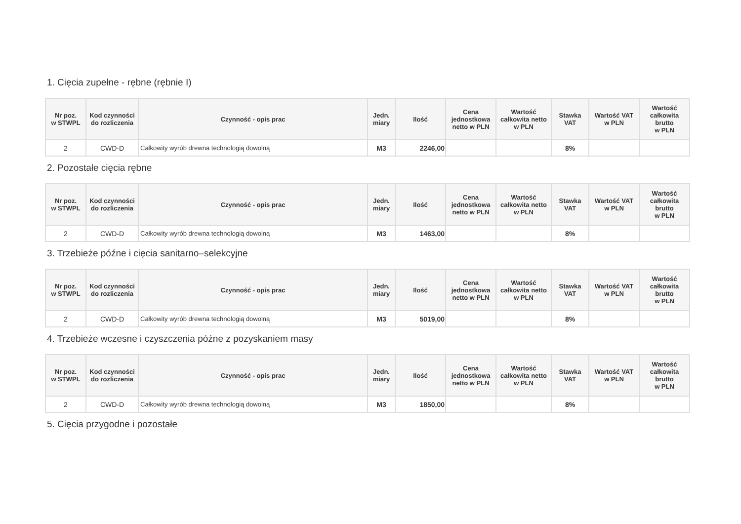1. Cięcia zupełne - rębne (rębnie I)
| Nr poz. w STWPL | Kod czynności do rozliczenia | Czynność - opis prac | Jedn. miary | Ilość | Cena jednostkowa netto w PLN | Wartość całkowita netto w PLN | Stawka VAT | Wartość VAT w PLN | Wartość całkowita brutto w PLN |
| --- | --- | --- | --- | --- | --- | --- | --- | --- | --- |
| 2 | CWD-D | Całkowity wyrób drewna technologią dowolną | M3 | 2246,00 | | | 8% | | |
2. Pozostałe cięcia rębne
| Nr poz. w STWPL | Kod czynności do rozliczenia | Czynność - opis prac | Jedn. miary | Ilość | Cena jednostkowa netto w PLN | Wartość całkowita netto w PLN | Stawka VAT | Wartość VAT w PLN | Wartość całkowita brutto w PLN |
| --- | --- | --- | --- | --- | --- | --- | --- | --- | --- |
| 2 | CWD-D | Całkowity wyrób drewna technologią dowolną | M3 | 1463,00 | | | 8% | | |
3. Trzebieże późne i cięcia sanitarno–selekcyjne
| Nr poz. w STWPL | Kod czynności do rozliczenia | Czynność - opis prac | Jedn. miary | Ilość | Cena jednostkowa netto w PLN | Wartość całkowita netto w PLN | Stawka VAT | Wartość VAT w PLN | Wartość całkowita brutto w PLN |
| --- | --- | --- | --- | --- | --- | --- | --- | --- | --- |
| 2 | CWD-D | Całkowity wyrób drewna technologią dowolną | M3 | 5019,00 | | | 8% | | |
4. Trzebieże wczesne i czyszczenia późne z pozyskaniem masy
| Nr poz. w STWPL | Kod czynności do rozliczenia | Czynność - opis prac | Jedn. miary | Ilość | Cena jednostkowa netto w PLN | Wartość całkowita netto w PLN | Stawka VAT | Wartość VAT w PLN | Wartość całkowita brutto w PLN |
| --- | --- | --- | --- | --- | --- | --- | --- | --- | --- |
| 2 | CWD-D | Całkowity wyrób drewna technologią dowolną | M3 | 1850,00 | | | 8% | | |
5. Cięcia przygodne i pozostałe